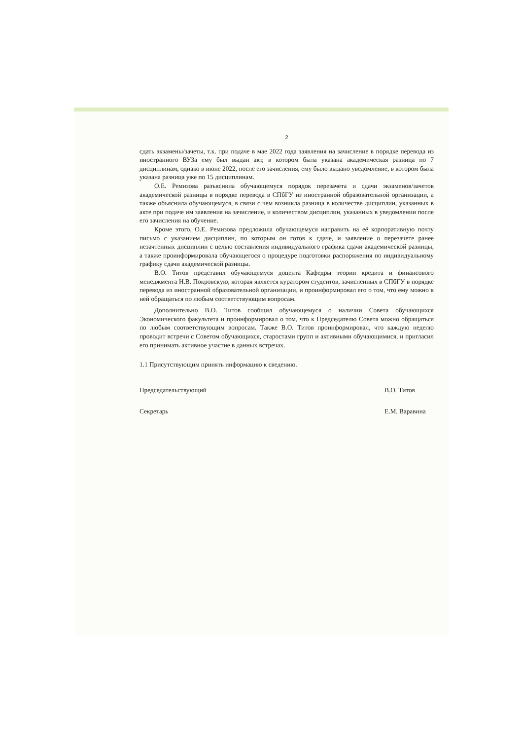2
сдать экзамены/зачеты, т.к. при подаче в мае 2022 года заявления на зачисление в порядке перевода из иностранного ВУЗа ему был выдан акт, в котором была указана академическая разница по 7 дисциплинам, однако в июне 2022, после его зачисления, ему было выдано уведомление, в котором была указана разница уже по 15 дисциплинам.
О.Е. Ремизова разъяснила обучающемуся порядок перезачета и сдачи экзаменов/зачетов академической разницы в порядке перевода в СПбГУ из иностранной образовательной организации, а также объяснила обучающемуся, в связи с чем возникла разница в количестве дисциплин, указанных в акте при подаче им заявления на зачисление, и количеством дисциплин, указанных в уведомлении после его зачисления на обучение.
Кроме этого, О.Е. Ремизова предложила обучающемуся направить на её корпоративную почту письмо с указанием дисциплин, по которым он готов к сдаче, и заявление о перезачете ранее незачтенных дисциплин с целью составления индивидуального графика сдачи академической разницы, а также проинформировала обучающегося о процедуре подготовки распоряжения по индивидуальному графику сдачи академической разницы.
В.О. Титов представил обучающемуся доцента Кафедры теории кредита и финансового менеджмента Н.В. Покровскую, которая является куратором студентов, зачисленных в СПбГУ в порядке перевода из иностранной образовательной организации, и проинформировал его о том, что ему можно к ней обращаться по любым соответствующим вопросам.
Дополнительно В.О. Титов сообщил обучающемуся о наличии Совета обучающихся Экономического факультета и проинформировал о том, что к Председателю Совета можно обращаться по любым соответствующим вопросам. Также В.О. Титов проинформировал, что каждую неделю проводит встречи с Советом обучающихся, старостами групп и активными обучающимися, и пригласил его принимать активное участие в данных встречах.
1.1 Присутствующим принять информацию к сведению.
Председательствующий В.О. Титов
Секретарь Е.М. Варавина